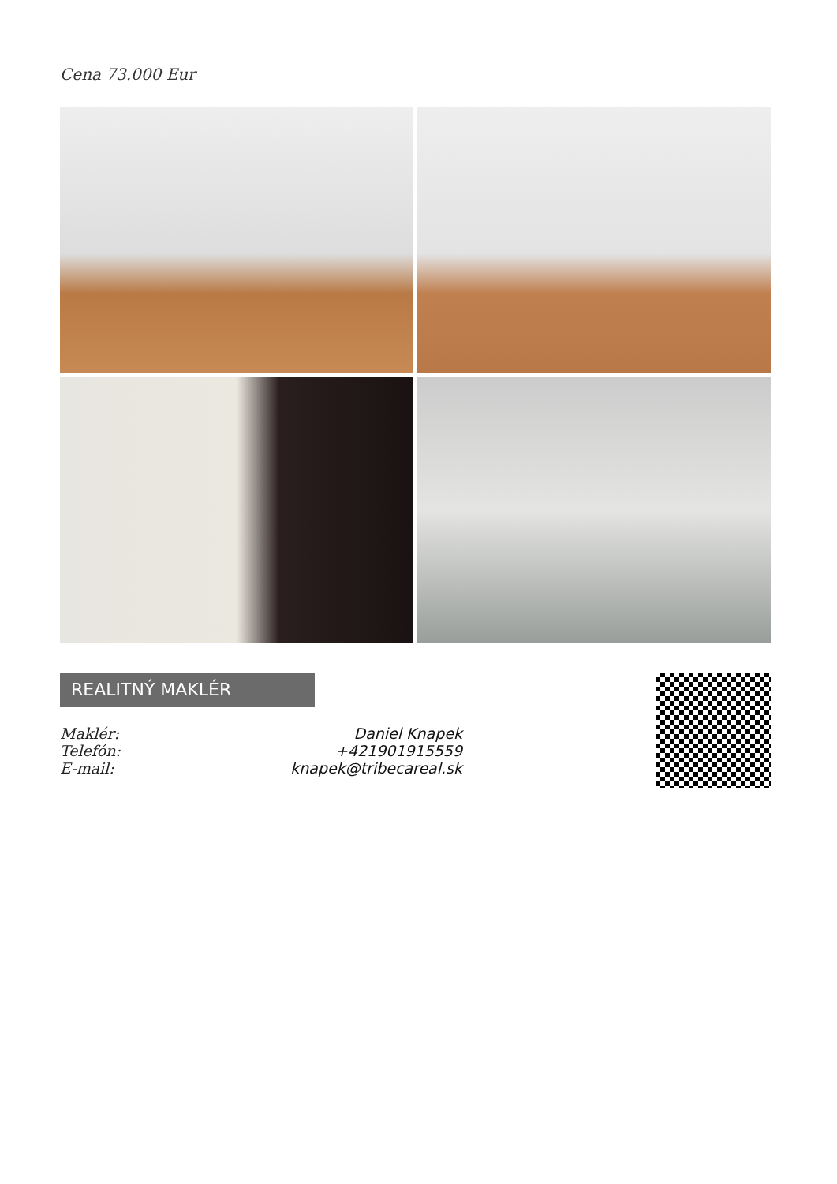Cena 73.000 Eur
REALITNÝ MAKLÉR
Maklér: Daniel Knapek
Telefón: +421901915559
E-mail: knapek@tribecareal.sk